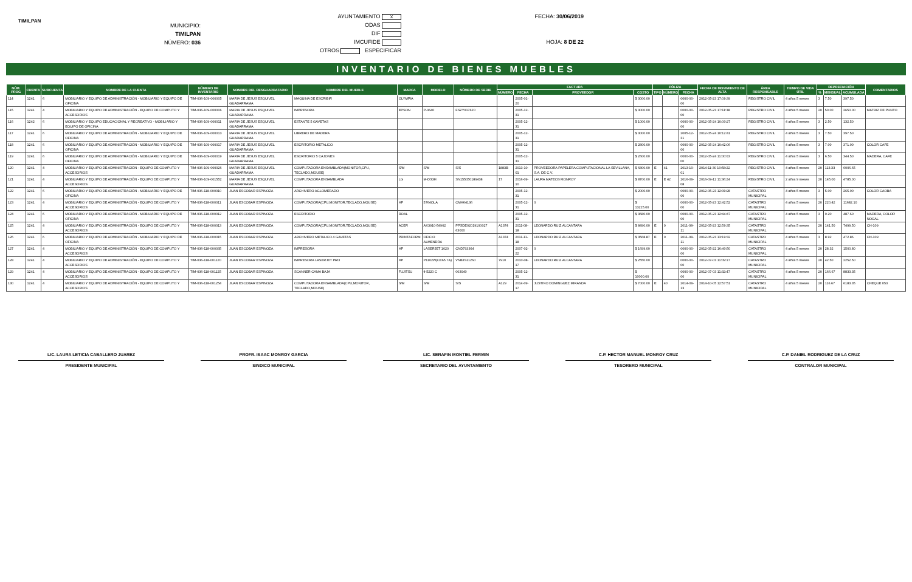TIMILPAN
MUNICIPIO: TIMILPAN
NÚMERO: 036
AYUNTAMIENTO X
ODAS
DIF
IMCUFIDE
OTROS ESPECIFICAR
FECHA: 30/06/2019
HOJA: 8 DE 22
INVENTARIO DE BIENES MUEBLES
| NÚM. PROG | CUENTA | SUBCUENTA | NOMBRE DE LA CUENTA | NÚMERO DE INVENTARIO | NOMBRE DEL RESGUARDATARIO | NOMBRE DEL MUEBLE | MARCA | MODELO | NÚMERO DE SERIE | FACTURA | | | | PÓLIZA | | | FECHA DE MOVIMIENTO DE ALTA | ÁREA RESPONSABLE | TIEMPO DE VIDA ÚTIL | DEPRECIACIÓN | | | COMENTARIOS |
| --- | --- | --- | --- | --- | --- | --- | --- | --- | --- | --- | --- | --- | --- | --- | --- | --- | --- | --- | --- | --- | --- | --- | --- |
| | | | | | | | | | | NÚMERO | FECHA | PROVEEDOR | COSTO | TIPO | NÚMERO | FECHA | | | | % | MENSUAL | ACUMULADA | |
| 114 | 1241 | 6 | MOBILIARIO Y EQUIPO DE ADMINISTRACIÓN - MOBILIARIO Y EQUIPO DE OFICINA | TIM-036-109-000005 | MARIA DE JESUS ESQUIVEL GUADARRAMA | MAQUINA DE ESCRIBIR | OLYMPIA | | | | 2005-01-20 | | $ 3000.00 | | | 0000-00-00 | 2012-05-23 17:09:39 | REGISTRO CIVIL | 4 años 5 meses | 3 | 7.50 | 397.50 | |
| 115 | 1241 | 4 | MOBILIARIO Y EQUIPO DE ADMINISTRACIÓN - EQUIPO DE COMPUTO Y ACCESORIOS | TIM-036-109-000006 | MARIA DE JESUS ESQUIVEL GUADARRAMA | IMPRESORA | EPSON | P-3640 | FSZY017620 | | 2005-12-31 | | $ 3000.00 | | | 0000-00-00 | 2012-05-23 17:11:38 | REGISTRO CIVIL | 4 años 5 meses | 20 | 50.00 | 2650.00 | MATRIZ DE PUNTO |
| 116 | 1242 | 6 | MOBILIARIO Y EQUIPO EDUCACIONAL Y RECREATIVO - MOBILIARIO Y EQUIPO DE OFICINA | TIM-036-109-000011 | MARIA DE JESUS ESQUIVEL GUADARRAMA | ESTANTE 5 GAVETAS | | | | | 2005-12-31 | | $ 1000.00 | | | 0000-00-00 | 2012-05-24 10:00:27 | REGISTRO CIVIL | 4 años 5 meses | 3 | 2.50 | 132.50 | |
| 117 | 1241 | 6 | MOBILIARIO Y EQUIPO DE ADMINISTRACIÓN - MOBILIARIO Y EQUIPO DE OFICINA | TIM-036-109-000013 | MARIA DE JESUS ESQUIVEL GUADARRAMA | LIBRERO DE MADERA | | | | | 2005-12-31 | | $ 3000.00 | | | 2005-12-31 | 2012-05-24 10:12:41 | REGISTRO CIVIL | 4 años 5 meses | 3 | 7.50 | 397.50 | |
| 118 | 1241 | 6 | MOBILIARIO Y EQUIPO DE ADMINISTRACIÓN - MOBILIARIO Y EQUIPO DE OFICINA | TIM-036-109-000017 | MARIA DE JESUS ESQUIVEL GUADARRAMA | ESCRITORIO METALICO | | | | | 2005-12-31 | | $ 2800.00 | | | 0000-00-00 | 2012-05-24 10:42:06 | REGISTRO CIVIL | 4 años 5 meses | 3 | 7.00 | 371.00 | COLOR CAFE |
| 119 | 1241 | 6 | MOBILIARIO Y EQUIPO DE ADMINISTRACIÓN - MOBILIARIO Y EQUIPO DE OFICINA | TIM-036-109-000019 | MARIA DE JESUS ESQUIVEL GUADARRAMA | ESCRITORIO 5 CAJONES | | | | | 2005-12-31 | | $ 2600.00 | | | 0000-00-00 | 2012-05-24 11:00:03 | REGISTRO CIVIL | 4 años 5 meses | 3 | 6.50 | 344.50 | MADERA, CAFE |
| 120 | 1241 | 4 | MOBILIARIO Y EQUIPO DE ADMINISTRACIÓN - EQUIPO DE COMPUTO Y ACCESORIOS | TIM-036-109-000026 | MARIA DE JESUS ESQUIVEL GUADARRAMA | COMPUTADORA ENSAMBLADA(MONITOR,CPU, TECLADO,MOUSE) | S/M | S/M | S/S | 1883B | 2013-10-01 | PROVEEDORA PAPELERA COMPUTACIONAL LA SEVILLANA, S.A. DE C.V. | $ 6800.00 | E | 41 | 2013-10-01 | 2014-11-30 10:58:22 | REGISTRO CIVIL | 4 años 5 meses | 20 | 113.33 | 6006.65 | |
| 121 | 1241 | 4 | MOBILIARIO Y EQUIPO DE ADMINISTRACIÓN - EQUIPO DE COMPUTO Y ACCESORIOS | TIM-036-109-001552 | MARIA DE JESUS ESQUIVEL GUADARRAMA | COMPUTADORA ENSAMBLADA | LG | M-DS3H | SN155050189438 | 17 | 2016-09-10 | LAURA MATEOS MONROY | $ 8700.00 | E | E 42 | 2016-09-08 | 2016-09-12 11:36:24 | REGISTRO CIVIL | 2 años 9 meses | 20 | 145.00 | 4785.00 | |
| 122 | 1241 | 6 | MOBILIARIO Y EQUIPO DE ADMINISTRACIÓN - MOBILIARIO Y EQUIPO DE OFICINA | TIM-036-118-000010 | JUAN ESCOBAR ESPINOZA | ARCHIVERO AGLOMERADO | | | | | 2005-12-31 | | $ 2000.00 | | | 0000-00-00 | 2012-05-23 12:39:28 | CATASTRO MUNICIPAL | 4 años 5 meses | 3 | 5.00 | 265.00 | COLOR CAOBA |
| 123 | 1241 | 4 | MOBILIARIO Y EQUIPO DE ADMINISTRACIÓN - EQUIPO DE COMPUTO Y ACCESORIOS | TIM-036-118-000011 | JUAN ESCOBAR ESPINOZA | COMPUTADORA(CPU,MONITOR,TECLADO,MOUSE) | HP | 5764OLA | CMH64136 | | 2005-12-31 | 0 | $ 13225.00 | | | 0000-00-00 | 2012-05-23 12:42:52 | CATASTRO MUNICIPAL | 4 años 5 meses | 20 | 220.42 | 11682.10 | |
| 124 | 1241 | 6 | MOBILIARIO Y EQUIPO DE ADMINISTRACIÓN - MOBILIARIO Y EQUIPO DE OFICINA | TIM-036-118-000012 | JUAN ESCOBAR ESPINOZA | ESCRITORIO | ROAL | | | | 2005-12-31 | | $ 3680.00 | | | 0000-00-00 | 2012-05-23 12:44:47 | CATASTRO MUNICIPAL | 4 años 5 meses | 3 | 9.20 | 487.60 | MADERA, COLOR NOGAL |
| 125 | 1241 | 4 | MOBILIARIO Y EQUIPO DE ADMINISTRACIÓN - EQUIPO DE COMPUTO Y ACCESORIOS | TIM-036-118-000013 | JUAN ESCOBAR ESPINOZA | COMPUTADORA(CPU,MONITOR,TECLADO,MOUSE) | ACER | AX3910-54902 | PPSDE02019100027 63000 | A1374 | 2011-08-18 | LEONARDO RUIZ ALCANTARA | $ 8490.00 | E | 0 | 2011-08-11 | 2012-05-23 12:59:35 | CATASTRO MUNICIPAL | 4 años 5 meses | 20 | 141.50 | 7499.50 | CH-109 |
| 126 | 1241 | 6 | MOBILIARIO Y EQUIPO DE ADMINISTRACIÓN - MOBILIARIO Y EQUIPO DE OFICINA | TIM-036-118-000015 | JUAN ESCOBAR ESPINOZA | ARCHIVERO METALICO 4 GAVETAS | PRINTAFORM | OFICIO ALMENDRA | | A1374 | 2011-11-18 | LEONARDO RUIZ ALCANTARA | $ 3568.87 | E | 0 | 2011-08-11 | 2012-05-23 13:19:32 | CATASTRO MUNICIPAL | 4 años 5 meses | 3 | 8.92 | 472.86 | CH-109 |
| 127 | 1241 | 4 | MOBILIARIO Y EQUIPO DE ADMINISTRACIÓN - EQUIPO DE COMPUTO Y ACCESORIOS | TIM-036-118-000035 | JUAN ESCOBAR ESPINOZA | IMPRESORA | HP | LASERJET 1020 | CND793364 | | 2007-02-22 | 0 | $ 1699.00 | | | 0000-00-00 | 2012-05-22 16:40:50 | CATASTRO MUNICIPAL | 4 años 5 meses | 20 | 28.32 | 1500.80 | |
| 128 | 1241 | 4 | MOBILIARIO Y EQUIPO DE ADMINISTRACIÓN - EQUIPO DE COMPUTO Y ACCESORIOS | TIM-036-118-001120 | JUAN ESCOBAR ESPINOZA | IMPRESORA LASERJET PRO | HP | P1102W(CE65 7A) | VNB3S11260 | 7910 | 2010-08-17 | LEONARDO RUIZ ALCANTARA | $ 2550.00 | | | 0000-00-00 | 2012-07-03 11:09:17 | CATASTRO MUNICIPAL | 4 años 5 meses | 20 | 42.50 | 2252.50 | |
| 129 | 1241 | 4 | MOBILIARIO Y EQUIPO DE ADMINISTRACIÓN - EQUIPO DE COMPUTO Y ACCESORIOS | TIM-036-118-001125 | JUAN ESCOBAR ESPINOZA | SCANNER CAMA BAJA | FUJITSU | fi-5220 C | 003040 | | 2005-12-31 | | $ 10000.00 | | | 0000-00-00 | 2012-07-03 11:32:47 | CATASTRO MUNICIPAL | 4 años 5 meses | 20 | 166.67 | 8833.35 | |
| 130 | 1241 | 4 | MOBILIARIO Y EQUIPO DE ADMINISTRACIÓN - EQUIPO DE COMPUTO Y ACCESORIOS | TIM-036-118-001254 | JUAN ESCOBAR ESPINOZA | COMPUTADORA ENSAMBLADA(CPU,MONITOR, TECLADO,MOUSE) | S/M | S/M | S/S | A129 | 2014-09-17 | JUSTINO DOMINGUEZ MIRANDA | $ 7000.00 | E | 40 | 2014-09-13 | 2014-10-05 12:57:51 | CATASTRO MUNICIPAL | 4 años 5 meses | 20 | 116.67 | 6183.35 | CHEQUE 053 |
LIC. LAURA LETICIA CABALLERO JUAREZ
PRESIDENTE MUNICIPAL
PROFR. ISAAC MONROY GARCIA
SINDICO MUNICIPAL
LIC. SERAFIN MONTIEL FERMIN
SECRETARIO DEL AYUNTAMIENTO
C.P. HECTOR MANUEL MONROY CRUZ
TESORERO MUNICIPAL
C.P. DANIEL RODRIGUEZ DE LA CRUZ
CONTRALOR MUNICIPAL